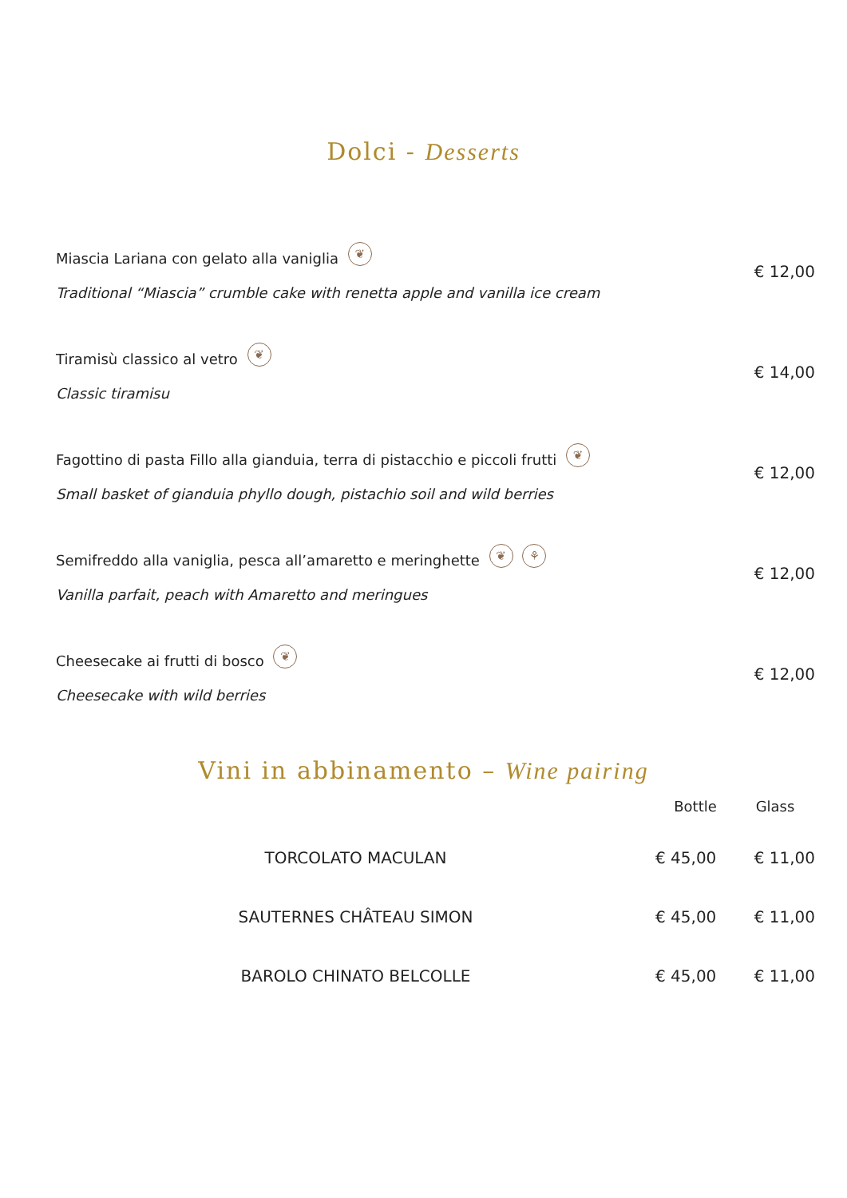Dolci - Desserts
Miascia Lariana con gelato alla vaniglia ❦
Traditional “Miascia” crumble cake with renetta apple and vanilla ice cream
€ 12,00
Tiramisù classico al vetro ❦
Classic tiramisu
€ 14,00
Fagottino di pasta Fillo alla gianduia, terra di pistacchio e piccoli frutti ❦
Small basket of gianduia phyllo dough, pistachio soil and wild berries
€ 12,00
Semifreddo alla vaniglia, pesca all’amaretto e meringhette ❦ ⚘
Vanilla parfait, peach with Amaretto and meringues
€ 12,00
Cheesecake ai frutti di bosco ❦
Cheesecake with wild berries
€ 12,00
Vini in abbinamento – Wine pairing
| | Bottle | Glass |
| --- | --- | --- |
| TORCOLATO MACULAN | € 45,00 | € 11,00 |
| SAUTERNES CHÂTEAU SIMON | € 45,00 | € 11,00 |
| BAROLO CHINATO BELCOLLE | € 45,00 | € 11,00 |